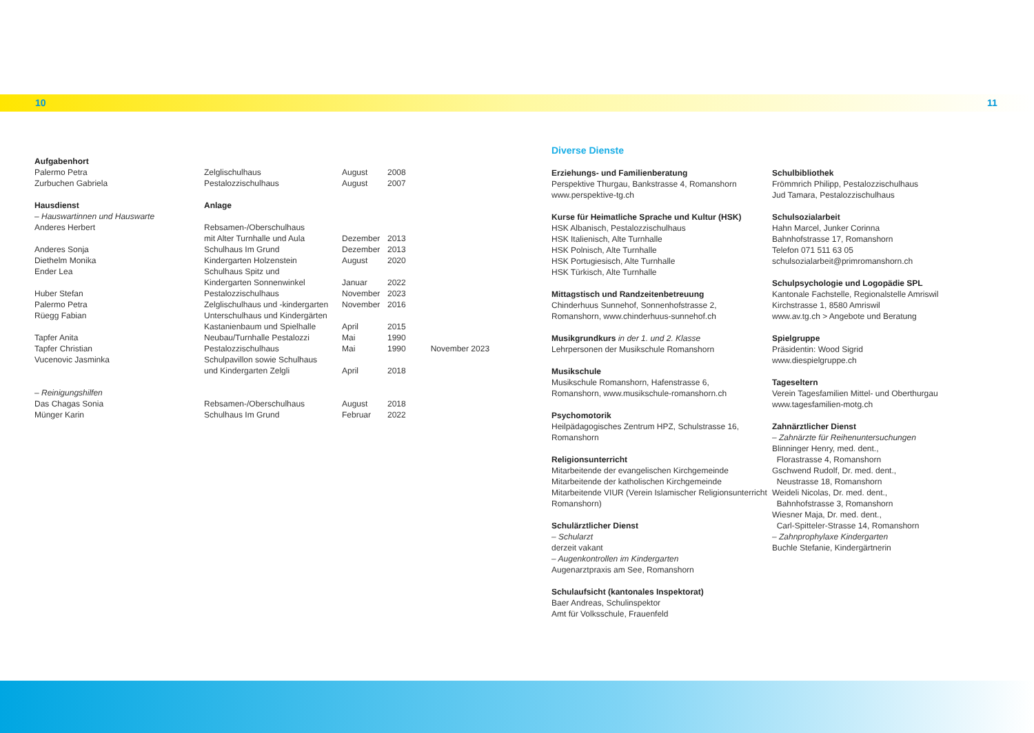10 11
| Aufgabenhort | | | | |
| Palermo Petra | Zelglischulhaus | August | 2008 | |
| Zurbuchen Gabriela | Pestalozzischulhaus | August | 2007 | |
| Hausdienst | Anlage | | | |
| – Hauswartinnen und Hauswarte | | | | |
| Anderes Herbert | Rebsamen-/Oberschulhaus | | | |
| | mit Alter Turnhalle und Aula | Dezember | 2013 | |
| Anderes Sonja | Schulhaus Im Grund | Dezember | 2013 | |
| Diethelm Monika | Kindergarten Holzenstein | August | 2020 | |
| Ender Lea | Schulhaus Spitz und | | | |
| | Kindergarten Sonnenwinkel | Januar | 2022 | |
| Huber Stefan | Pestalozzischulhaus | November | 2023 | |
| Palermo Petra | Zelglischulhaus und -kindergarten | November | 2016 | |
| Rüegg Fabian | Unterschulhaus und Kindergärten | | | |
| | Kastanienbaum und Spielhalle | April | 2015 | |
| Tapfer Anita | Neubau/Turnhalle Pestalozzi | Mai | 1990 | |
| Tapfer Christian | Pestalozzischulhaus | Mai | 1990 | November 2023 |
| Vucenovic Jasminka | Schulpavillon sowie Schulhaus | | | |
| | und Kindergarten Zelgli | April | 2018 | |
| – Reinigungshilfen | | | | |
| Das Chagas Sonia | Rebsamen-/Oberschulhaus | August | 2018 | |
| Münger Karin | Schulhaus Im Grund | Februar | 2022 | |
Diverse Dienste
Erziehungs- und Familienberatung
Perspektive Thurgau, Bankstrasse 4, Romanshorn
www.perspektive-tg.ch
Kurse für Heimatliche Sprache und Kultur (HSK)
HSK Albanisch, Pestalozzischulhaus
HSK Italienisch, Alte Turnhalle
HSK Polnisch, Alte Turnhalle
HSK Portugiesisch, Alte Turnhalle
HSK Türkisch, Alte Turnhalle
Mittagstisch und Randzeitenbetreuung
Chinderhuus Sunnehof, Sonnenhofstrasse 2,
Romanshorn, www.chinderhuus-sunnehof.ch
Musikgrundkurs in der 1. und 2. Klasse
Lehrpersonen der Musikschule Romanshorn
Musikschule
Musikschule Romanshorn, Hafenstrasse 6,
Romanshorn, www.musikschule-romanshorn.ch
Psychomotorik
Heilpädagogisches Zentrum HPZ, Schulstrasse 16,
Romanshorn
Religionsunterricht
Mitarbeitende der evangelischen Kirchgemeinde
Mitarbeitende der katholischen Kirchgemeinde
Mitarbeitende VIUR (Verein Islamischer Religionsunterricht Romanshorn)
Schulärztlicher Dienst
– Schularzt
derzeit vakant
– Augenkontrollen im Kindergarten
Augenarztpraxis am See, Romanshorn
Schulaufsicht (kantonales Inspektorat)
Baer Andreas, Schulinspektor
Amt für Volksschule, Frauenfeld
Schulbibliothek
Frömmrich Philipp, Pestalozzischulhaus
Jud Tamara, Pestalozzischulhaus
Schulsozialarbeit
Hahn Marcel, Junker Corinna
Bahnhofstrasse 17, Romanshorn
Telefon 071 511 63 05
schulsozialarbeit@primromanshorn.ch
Schulpsychologie und Logopädie SPL
Kantonale Fachstelle, Regionalstelle Amriswil
Kirchstrasse 1, 8580 Amriswil
www.av.tg.ch > Angebote und Beratung
Spielgruppe
Präsidentin: Wood Sigrid
www.diespielgruppe.ch
Tageseltern
Verein Tagesfamilien Mittel- und Oberthurgau
www.tagesfamilien-motg.ch
Zahnärztlicher Dienst
– Zahnärzte für Reihenuntersuchungen
Blinninger Henry, med. dent.,
Florastrasse 4, Romanshorn
Gschwend Rudolf, Dr. med. dent.,
Neustrasse 18, Romanshorn
Weideli Nicolas, Dr. med. dent.,
Bahnhofstrasse 3, Romanshorn
Wiesner Maja, Dr. med. dent.,
Carl-Spitteler-Strasse 14, Romanshorn
– Zahnprophylaxe Kindergarten
Buchle Stefanie, Kindergärtnerin